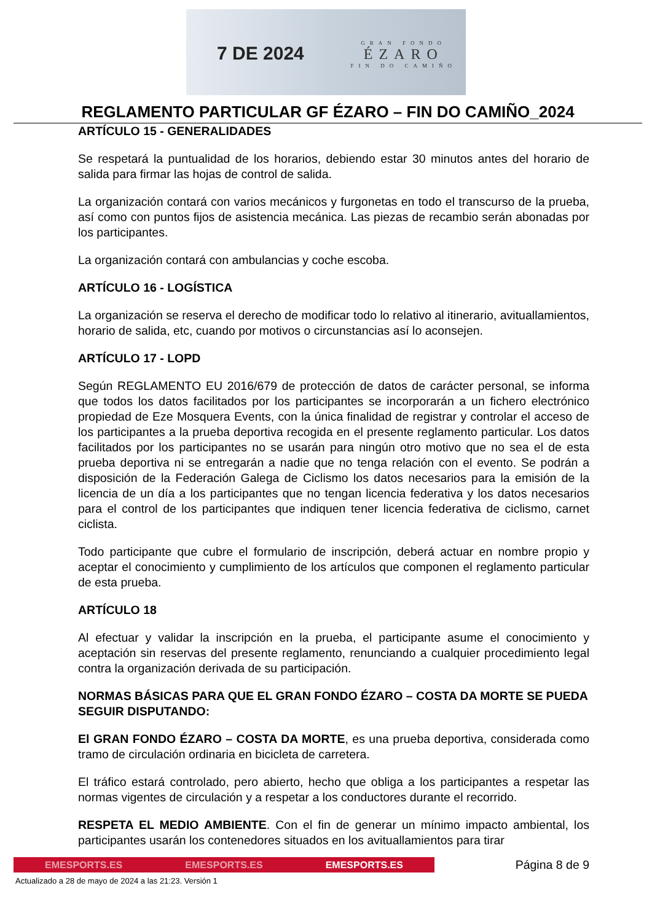7 DE 2024 GRAN FONDO
ÉZARO
FIN DO CAMIÑO
REGLAMENTO PARTICULAR GF ÉZARO – FIN DO CAMIÑO_2024
ARTÍCULO 15 - GENERALIDADES
Se respetará la puntualidad de los horarios, debiendo estar 30 minutos antes del horario de salida para firmar las hojas de control de salida.
La organización contará con varios mecánicos y furgonetas en todo el transcurso de la prueba, así como con puntos fijos de asistencia mecánica. Las piezas de recambio serán abonadas por los participantes.
La organización contará con ambulancias y coche escoba.
ARTÍCULO 16 - LOGÍSTICA
La organización se reserva el derecho de modificar todo lo relativo al itinerario, avituallamientos, horario de salida, etc, cuando por motivos o circunstancias así lo aconsejen.
ARTÍCULO 17 - LOPD
Según REGLAMENTO EU 2016/679 de protección de datos de carácter personal, se informa que todos los datos facilitados por los participantes se incorporarán a un fichero electrónico propiedad de Eze Mosquera Events, con la única finalidad de registrar y controlar el acceso de los participantes a la prueba deportiva recogida en el presente reglamento particular. Los datos facilitados por los participantes no se usarán para ningún otro motivo que no sea el de esta prueba deportiva ni se entregarán a nadie que no tenga relación con el evento. Se podrán a disposición de la Federación Galega de Ciclismo los datos necesarios para la emisión de la licencia de un día a los participantes que no tengan licencia federativa y los datos necesarios para el control de los participantes que indiquen tener licencia federativa de ciclismo, carnet ciclista.
Todo participante que cubre el formulario de inscripción, deberá actuar en nombre propio y aceptar el conocimiento y cumplimiento de los artículos que componen el reglamento particular de esta prueba.
ARTÍCULO 18
Al efectuar y validar la inscripción en la prueba, el participante asume el conocimiento y aceptación sin reservas del presente reglamento, renunciando a cualquier procedimiento legal contra la organización derivada de su participación.
NORMAS BÁSICAS PARA QUE EL GRAN FONDO ÉZARO – COSTA DA MORTE SE PUEDA SEGUIR DISPUTANDO:
El GRAN FONDO ÉZARO – COSTA DA MORTE, es una prueba deportiva, considerada como tramo de circulación ordinaria en bicicleta de carretera.
El tráfico estará controlado, pero abierto, hecho que obliga a los participantes a respetar las normas vigentes de circulación y a respetar a los conductores durante el recorrido.
RESPETA EL MEDIO AMBIENTE. Con el fin de generar un mínimo impacto ambiental, los participantes usarán los contenedores situados en los avituallamientos para tirar
EMESPORTS.ES EMESPORTS.ES EMESPORTS.ES
Página 8 de 9
Actualizado a 28 de mayo de 2024 a las 21:23. Versión 1